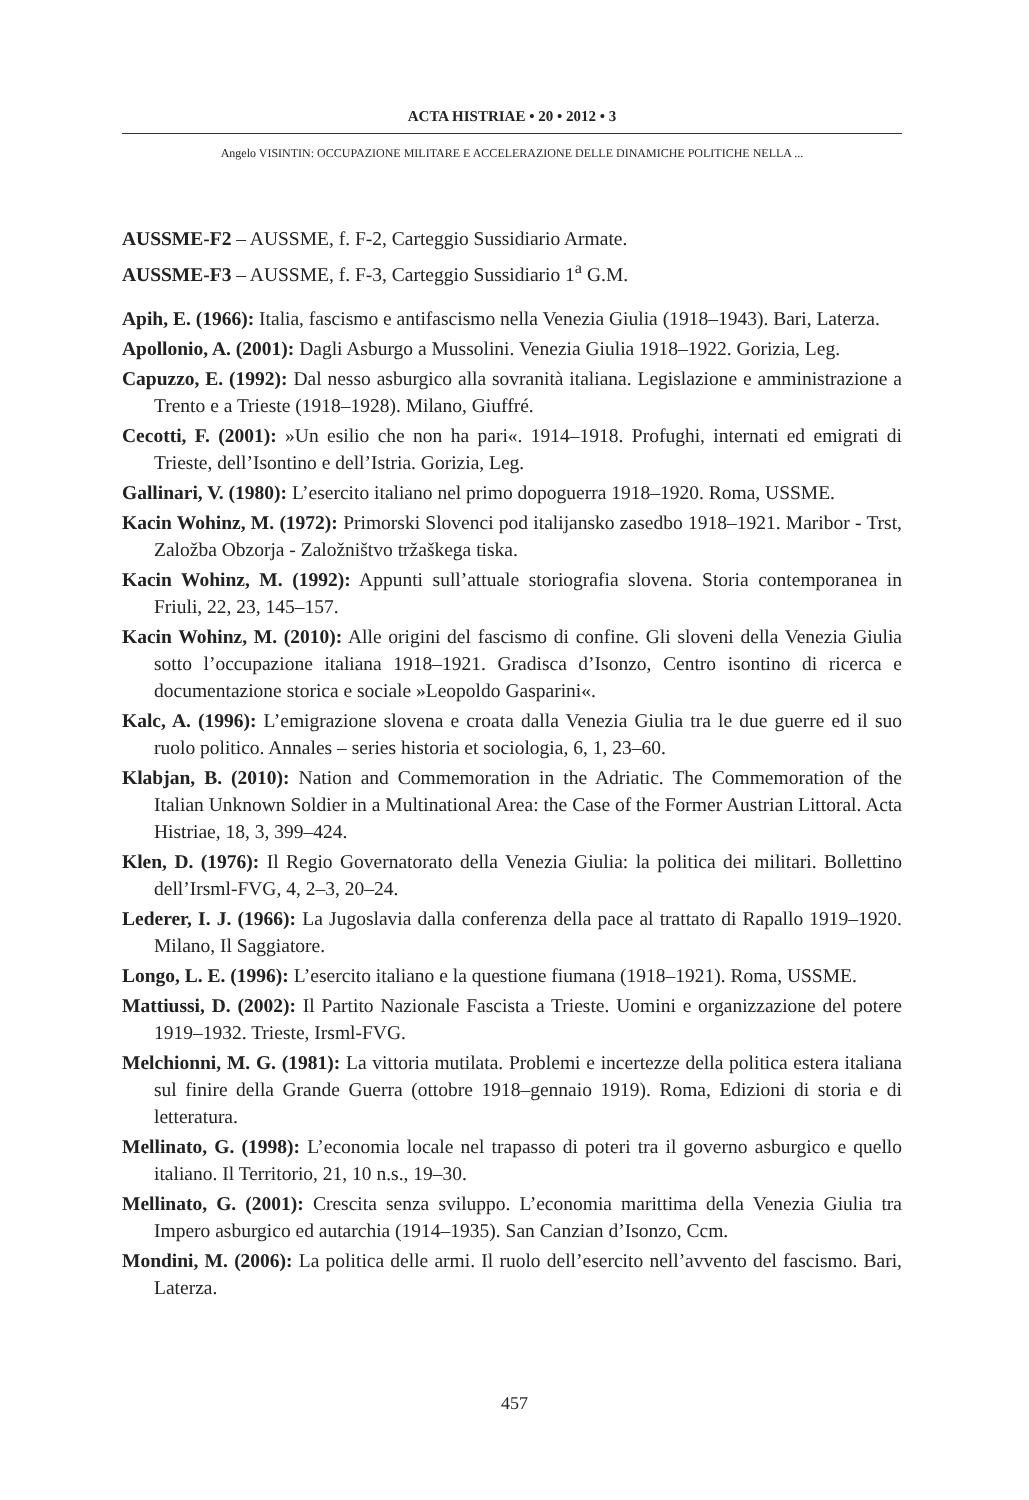ACTA HISTRIAE • 20 • 2012 • 3
Angelo VISINTIN: OCCUPAZIONE MILITARE E ACCELERAZIONE DELLE DINAMICHE POLITICHE NELLA ...
AUSSME-F2 – AUSSME, f. F-2, Carteggio Sussidiario Armate.
AUSSME-F3 – AUSSME, f. F-3, Carteggio Sussidiario 1<sup>a</sup> G.M.
Apih, E. (1966): Italia, fascismo e antifascismo nella Venezia Giulia (1918–1943). Bari, Laterza.
Apollonio, A. (2001): Dagli Asburgo a Mussolini. Venezia Giulia 1918–1922. Gorizia, Leg.
Capuzzo, E. (1992): Dal nesso asburgico alla sovranità italiana. Legislazione e amministrazione a Trento e a Trieste (1918–1928). Milano, Giuffré.
Cecotti, F. (2001): »Un esilio che non ha pari«. 1914–1918. Profughi, internati ed emigrati di Trieste, dell’Isontino e dell’Istria. Gorizia, Leg.
Gallinari, V. (1980): L’esercito italiano nel primo dopoguerra 1918–1920. Roma, USSME.
Kacin Wohinz, M. (1972): Primorski Slovenci pod italijansko zasedbo 1918–1921. Maribor - Trst, Založba Obzorja - Založništvo tržaškega tiska.
Kacin Wohinz, M. (1992): Appunti sull’attuale storiografia slovena. Storia contemporanea in Friuli, 22, 23, 145–157.
Kacin Wohinz, M. (2010): Alle origini del fascismo di confine. Gli sloveni della Venezia Giulia sotto l’occupazione italiana 1918–1921. Gradisca d’Isonzo, Centro isontino di ricerca e documentazione storica e sociale »Leopoldo Gasparini«.
Kalc, A. (1996): L’emigrazione slovena e croata dalla Venezia Giulia tra le due guerre ed il suo ruolo politico. Annales – series historia et sociologia, 6, 1, 23–60.
Klabjan, B. (2010): Nation and Commemoration in the Adriatic. The Commemoration of the Italian Unknown Soldier in a Multinational Area: the Case of the Former Austrian Littoral. Acta Histriae, 18, 3, 399–424.
Klen, D. (1976): Il Regio Governatorato della Venezia Giulia: la politica dei militari. Bollettino dell’Irsml-FVG, 4, 2–3, 20–24.
Lederer, I. J. (1966): La Jugoslavia dalla conferenza della pace al trattato di Rapallo 1919–1920. Milano, Il Saggiatore.
Longo, L. E. (1996): L’esercito italiano e la questione fiumana (1918–1921). Roma, USSME.
Mattiussi, D. (2002): Il Partito Nazionale Fascista a Trieste. Uomini e organizzazione del potere 1919–1932. Trieste, Irsml-FVG.
Melchionni, M. G. (1981): La vittoria mutilata. Problemi e incertezze della politica estera italiana sul finire della Grande Guerra (ottobre 1918–gennaio 1919). Roma, Edizioni di storia e di letteratura.
Mellinato, G. (1998): L’economia locale nel trapasso di poteri tra il governo asburgico e quello italiano. Il Territorio, 21, 10 n.s., 19–30.
Mellinato, G. (2001): Crescita senza sviluppo. L’economia marittima della Venezia Giulia tra Impero asburgico ed autarchia (1914–1935). San Canzian d’Isonzo, Ccm.
Mondini, M. (2006): La politica delle armi. Il ruolo dell’esercito nell’avvento del fascismo. Bari, Laterza.
457